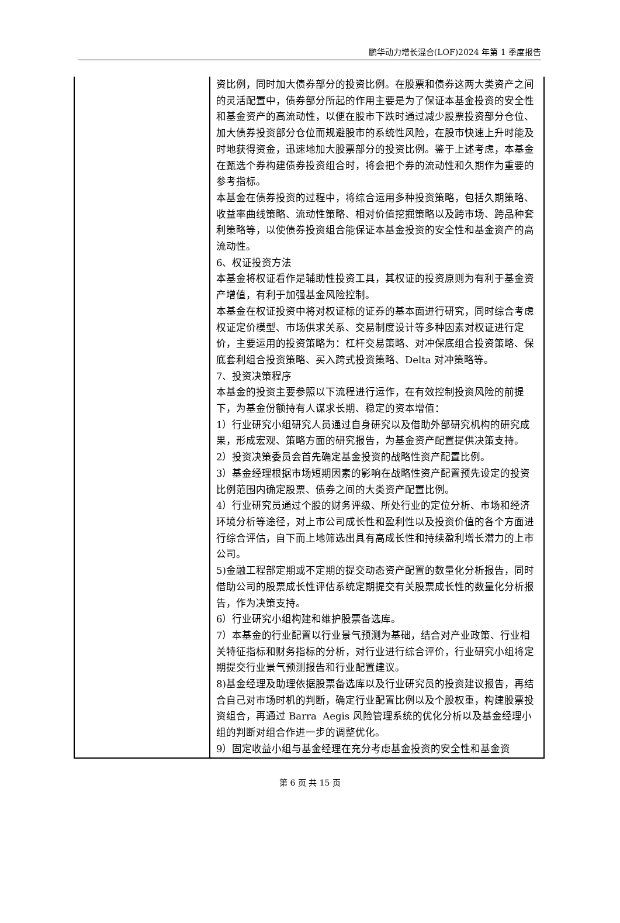鹏华动力增长混合(LOF)2024 年第 1 季度报告
| | 资比例，同时加大债券部分的投资比例。在股票和债券这两大类资产之间的灵活配置中，债券部分所起的作用主要是为了保证本基金投资的安全性和基金资产的高流动性，以便在股市下跌时通过减少股票投资部分仓位、加大债券投资部分仓位而规避股市的系统性风险，在股市快速上升时能及时地获得资金，迅速地加大股票部分的投资比例。鉴于上述考虑，本基金在甄选个券构建债券投资组合时，将会把个券的流动性和久期作为重要的参考指标。 本基金在债券投资的过程中，将综合运用多种投资策略，包括久期策略、收益率曲线策略、流动性策略、相对价值挖掘策略以及跨市场、跨品种套利策略等，以使债券投资组合能保证本基金投资的安全性和基金资产的高流动性。 6、权证投资方法 本基金将权证看作是辅助性投资工具，其权证的投资原则为有利于基金资产增值，有利于加强基金风险控制。 本基金在权证投资中将对权证标的证券的基本面进行研究，同时综合考虑权证定价模型、市场供求关系、交易制度设计等多种因素对权证进行定价，主要运用的投资策略为：杠杆交易策略、对冲保底组合投资策略、保底套利组合投资策略、买入跨式投资策略、Delta 对冲策略等。 7、投资决策程序 本基金的投资主要参照以下流程进行运作，在有效控制投资风险的前提下，为基金份额持有人谋求长期、稳定的资本增值： 1）行业研究小组研究人员通过自身研究以及借助外部研究机构的研究成果，形成宏观、策略方面的研究报告，为基金资产配置提供决策支持。 2）投资决策委员会首先确定基金投资的战略性资产配置比例。 3）基金经理根据市场短期因素的影响在战略性资产配置预先设定的投资比例范围内确定股票、债券之间的大类资产配置比例。 4）行业研究员通过个股的财务评级、所处行业的定位分析、市场和经济环境分析等途径，对上市公司成长性和盈利性以及投资价值的各个方面进行综合评估，自下而上地筛选出具有高成长性和持续盈利增长潜力的上市公司。 5)金融工程部定期或不定期的提交动态资产配置的数量化分析报告，同时借助公司的股票成长性评估系统定期提交有关股票成长性的数量化分析报告，作为决策支持。 6）行业研究小组构建和维护股票备选库。 7）本基金的行业配置以行业景气预测为基础，结合对产业政策、行业相关特征指标和财务指标的分析，对行业进行综合评价，行业研究小组将定期提交行业景气预测报告和行业配置建议。 8)基金经理及助理依据股票备选库以及行业研究员的投资建议报告，再结合自己对市场时机的判断，确定行业配置比例以及个股权重，构建股票投资组合，再通过 Barra Aegis 风险管理系统的优化分析以及基金经理小组的判断对组合作进一步的调整优化。 9）固定收益小组与基金经理在充分考虑基金投资的安全性和基金资 |
第 6 页 共 15 页